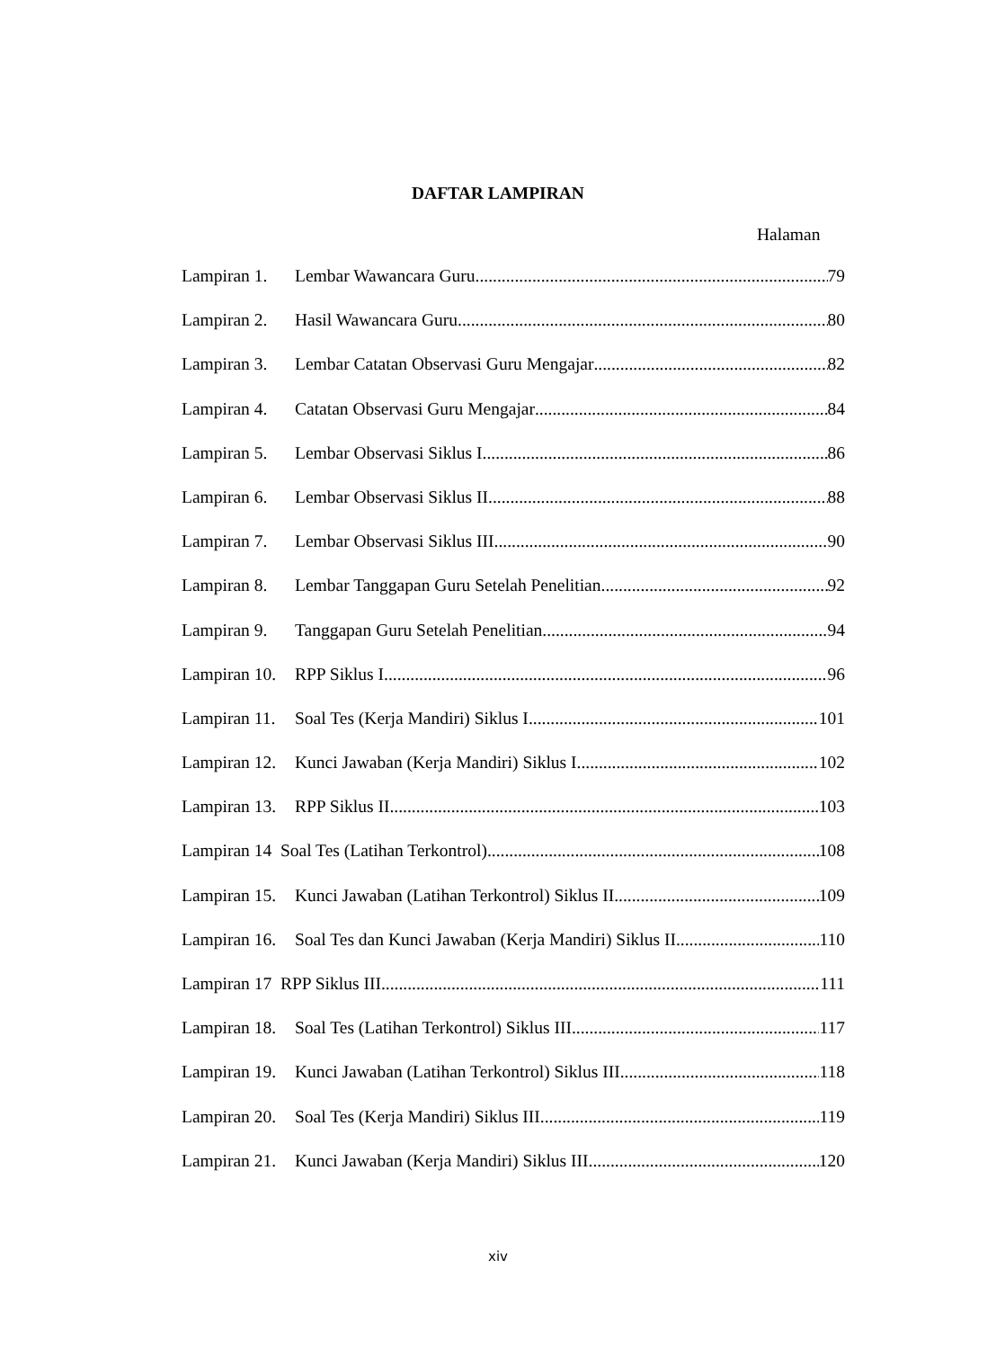DAFTAR LAMPIRAN
Halaman
Lampiran 1. Lembar Wawancara Guru 79
Lampiran 2. Hasil Wawancara Guru 80
Lampiran 3. Lembar Catatan Observasi Guru Mengajar 82
Lampiran 4. Catatan Observasi Guru Mengajar 84
Lampiran 5. Lembar Observasi Siklus I 86
Lampiran 6. Lembar Observasi Siklus II 88
Lampiran 7. Lembar Observasi Siklus III 90
Lampiran 8. Lembar Tanggapan Guru Setelah Penelitian 92
Lampiran 9. Tanggapan Guru Setelah Penelitian 94
Lampiran 10. RPP Siklus I 96
Lampiran 11. Soal Tes (Kerja Mandiri) Siklus I 101
Lampiran 12. Kunci Jawaban (Kerja Mandiri) Siklus I 102
Lampiran 13. RPP Siklus II 103
Lampiran 14 Soal Tes (Latihan Terkontrol) 108
Lampiran 15. Kunci Jawaban (Latihan Terkontrol) Siklus II 109
Lampiran 16. Soal Tes dan Kunci Jawaban (Kerja Mandiri) Siklus II 110
Lampiran 17 RPP Siklus III 111
Lampiran 18. Soal Tes (Latihan Terkontrol) Siklus III 117
Lampiran 19. Kunci Jawaban (Latihan Terkontrol) Siklus III 118
Lampiran 20. Soal Tes (Kerja Mandiri) Siklus III 119
Lampiran 21. Kunci Jawaban (Kerja Mandiri) Siklus III 120
xiv